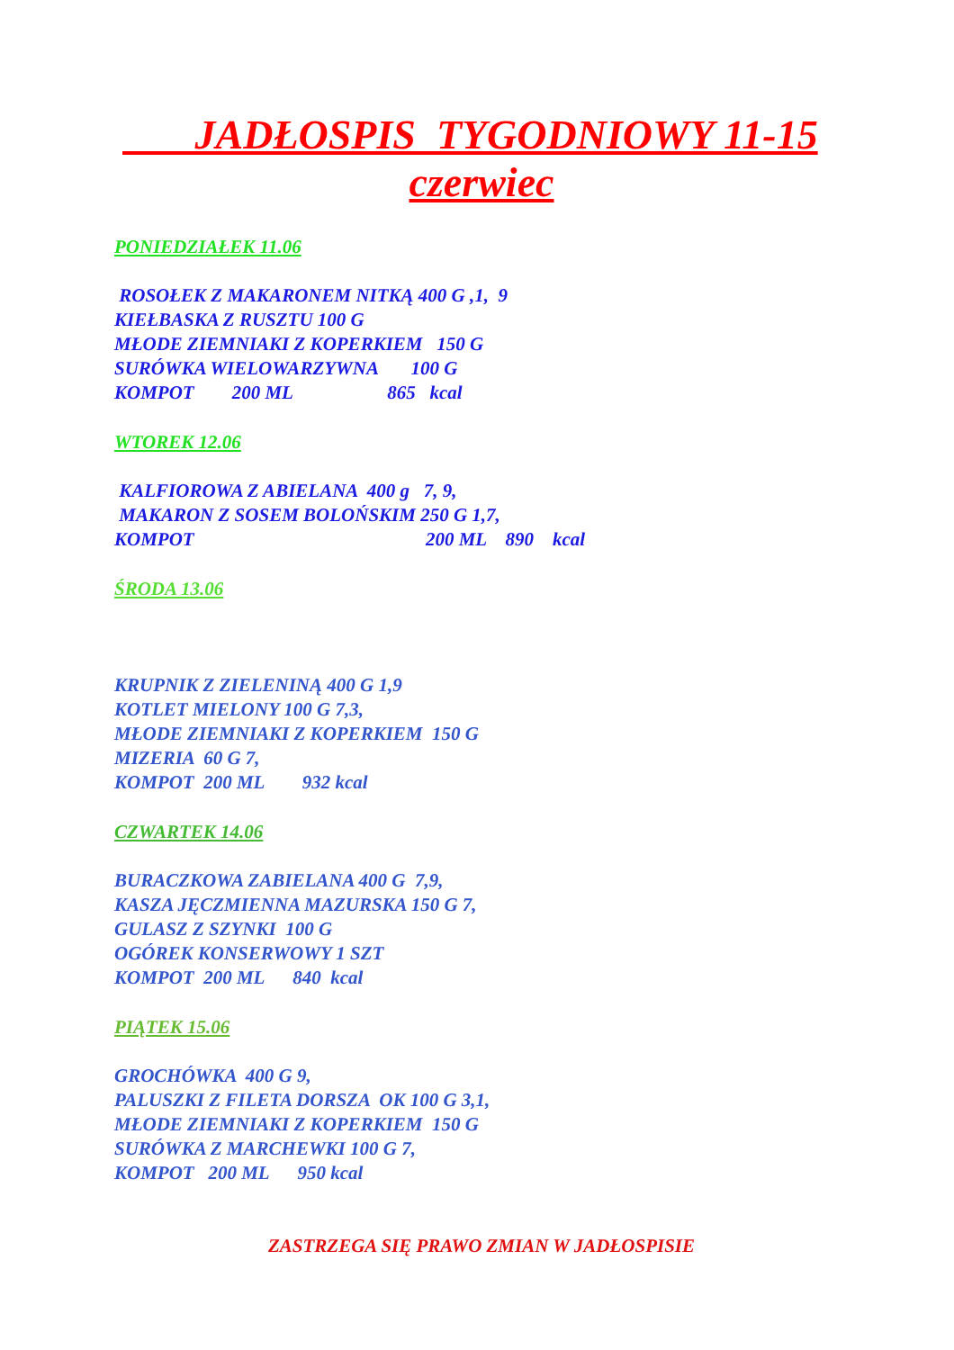JADŁOSPIS TYGODNIOWY 11-15
czerwiec
PONIEDZIAŁEK 11.06
ROSOŁEK Z MAKARONEM NITKĄ 400 G ,1, 9 KIEŁBASKA Z RUSZTU 100 G MŁODE ZIEMNIAKI Z KOPERKIEM 150 G SURÓWKA WIELOWARZYWNA 100 G KOMPOT 200 ML 865 kcal
WTOREK 12.06
KALFIOROWA Z ABIELANA 400 g 7, 9, MAKARON Z SOSEM BOLOŃSKIM 250 G 1,7, KOMPOT 200 ML 890 kcal
ŚRODA 13.06
KRUPNIK Z ZIELENINĄ 400 G 1,9 KOTLET MIELONY 100 G 7,3, MŁODE ZIEMNIAKI Z KOPERKIEM 150 G MIZERIA 60 G 7, KOMPOT 200 ML 932 kcal
CZWARTEK 14.06
BURACZKOWA ZABIELANA 400 G 7,9, KASZA JĘCZMIENNA MAZURSKA 150 G 7, GULASZ Z SZYNKI 100 G OGÓREK KONSERWOWY 1 SZT KOMPOT 200 ML 840 kcal
PIĄTEK 15.06
GROCHÓWKA 400 G 9, PALUSZKI Z FILETA DORSZA OK 100 G 3,1, MŁODE ZIEMNIAKI Z KOPERKIEM 150 G SURÓWKA Z MARCHEWKI 100 G 7, KOMPOT 200 ML 950 kcal
ZASTRZEGA SIĘ PRAWO ZMIAN W JADŁOSPISIE